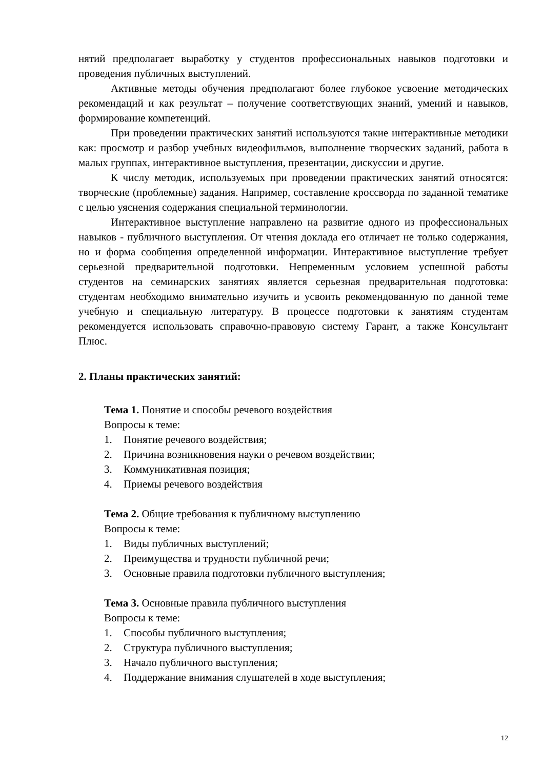нятий предполагает выработку у студентов профессиональных навыков подготовки и проведения публичных выступлений.
Активные методы обучения предполагают более глубокое усвоение методических рекомендаций и как результат – получение соответствующих знаний, умений и навыков, формирование компетенций.
При проведении практических занятий используются такие интерактивные методики как: просмотр и разбор учебных видеофильмов, выполнение творческих заданий, работа в малых группах, интерактивное выступления, презентации, дискуссии и другие.
К числу методик, используемых при проведении практических занятий относятся: творческие (проблемные) задания. Например, составление кроссворда по заданной тематике с целью уяснения содержания специальной терминологии.
Интерактивное выступление направлено на развитие одного из профессиональных навыков - публичного выступления. От чтения доклада его отличает не только содержания, но и форма сообщения определенной информации. Интерактивное выступление требует серьезной предварительной подготовки. Непременным условием успешной работы студентов на семинарских занятиях является серьезная предварительная подготовка: студентам необходимо внимательно изучить и усвоить рекомендованную по данной теме учебную и специальную литературу. В процессе подготовки к занятиям студентам рекомендуется использовать справочно-правовую систему Гарант, а также Консультант Плюс.
2. Планы практических занятий:
Тема 1. Понятие и способы речевого воздействия
Вопросы к теме:
1. Понятие речевого воздействия;
2. Причина возникновения науки о речевом воздействии;
3. Коммуникативная позиция;
4. Приемы речевого воздействия
Тема 2. Общие требования к публичному выступлению
Вопросы к теме:
1. Виды публичных выступлений;
2. Преимущества и трудности публичной речи;
3. Основные правила подготовки публичного выступления;
Тема 3. Основные правила публичного выступления
Вопросы к теме:
1. Способы публичного выступления;
2. Структура публичного выступления;
3. Начало публичного выступления;
4. Поддержание внимания слушателей в ходе выступления;
12